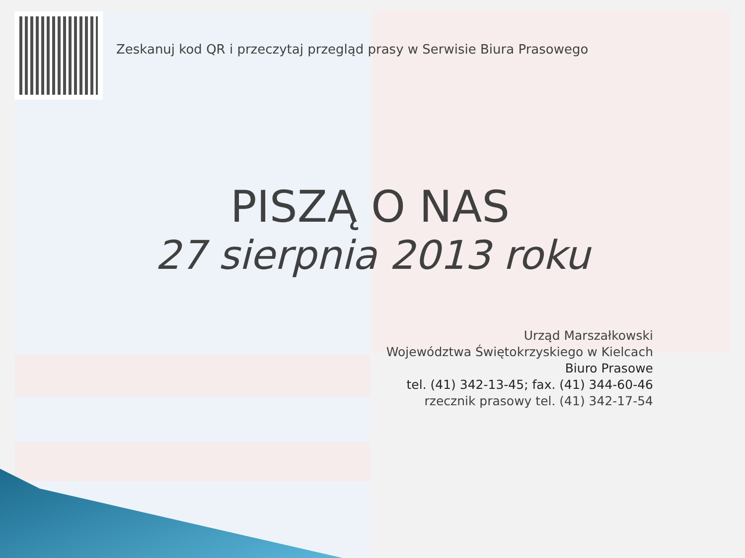Zeskanuj kod QR i przeczytaj przegląd prasy w Serwisie Biura Prasowego
PISZĄ O NAS
27 sierpnia 2013 roku
Urząd Marszałkowski
Województwa Świętokrzyskiego w Kielcach
Biuro Prasowe
tel. (41) 342-13-45; fax. (41) 344-60-46
rzecznik prasowy tel. (41) 342-17-54